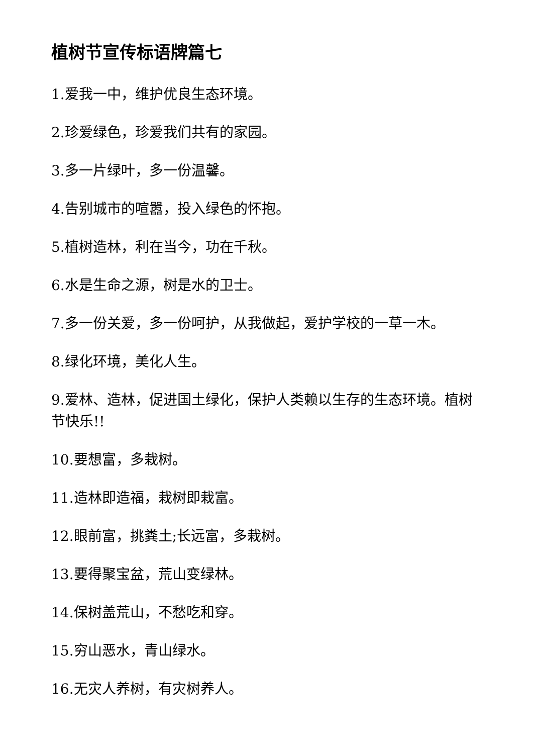植树节宣传标语牌篇七
1.爱我一中，维护优良生态环境。
2.珍爱绿色，珍爱我们共有的家园。
3.多一片绿叶，多一份温馨。
4.告别城市的喧嚣，投入绿色的怀抱。
5.植树造林，利在当今，功在千秋。
6.水是生命之源，树是水的卫士。
7.多一份关爱，多一份呵护，从我做起，爱护学校的一草一木。
8.绿化环境，美化人生。
9.爱林、造林，促进国土绿化，保护人类赖以生存的生态环境。植树节快乐!!
10.要想富，多栽树。
11.造林即造福，栽树即栽富。
12.眼前富，挑粪土;长远富，多栽树。
13.要得聚宝盆，荒山变绿林。
14.保树盖荒山，不愁吃和穿。
15.穷山恶水，青山绿水。
16.无灾人养树，有灾树养人。